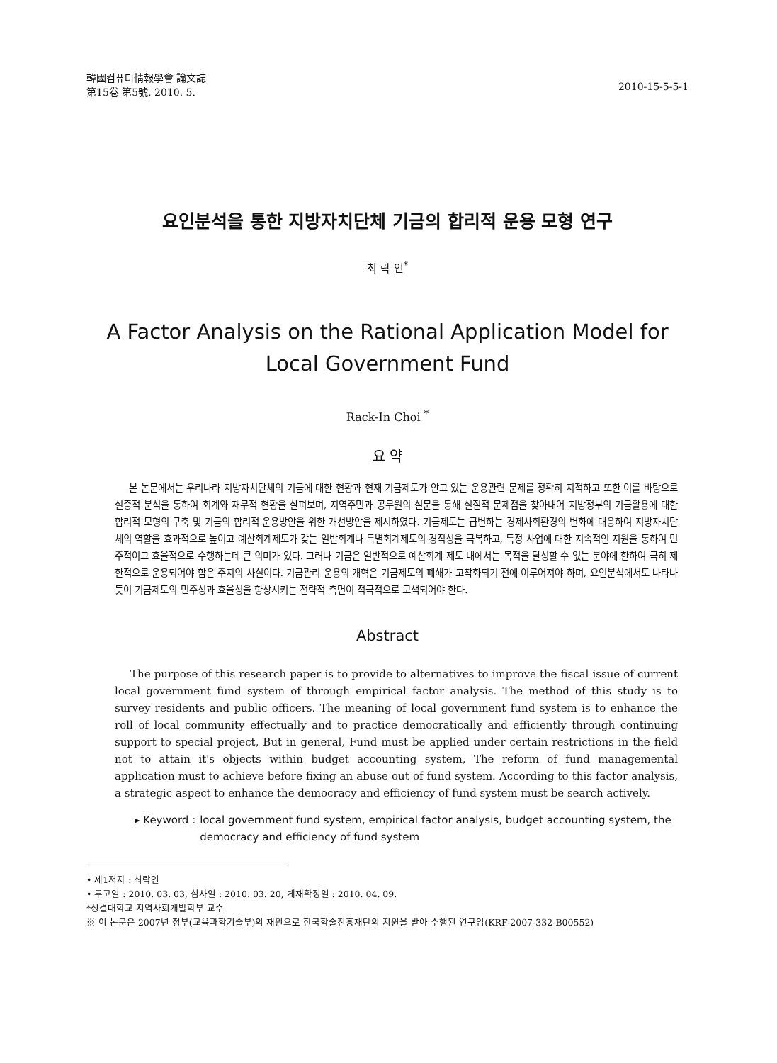韓國컴퓨터情報學會 論文誌
第15卷 第5號, 2010. 5.
2010-15-5-5-1
요인분석을 통한 지방자치단체 기금의 합리적 운용 모형 연구
최 락 인<sup>*</sup>
A Factor Analysis on the Rational Application Model for
Local Government Fund
Rack-In Choi <sup>*</sup>
요 약
본 논문에서는 우리나라 지방자치단체의 기금에 대한 현황과 현재 기금제도가 안고 있는 운용관련 문제를 정확히 지적하고 또한 이를 바탕으로 실증적 분석을 통하여 회계와 재무적 현황을 살펴보며, 지역주민과 공무원의 설문을 통해 실질적 문제점을 찾아내어 지방정부의 기금활용에 대한 합리적 모형의 구축 및 기금의 합리적 운용방안을 위한 개선방안을 제시하였다. 기금제도는 급변하는 경제사회환경의 변화에 대응하여 지방자치단체의 역할을 효과적으로 높이고 예산회계제도가 갖는 일반회계나 특별회계제도의 경직성을 극복하고, 특정 사업에 대한 지속적인 지원을 통하여 민주적이고 효율적으로 수행하는데 큰 의미가 있다. 그러나 기금은 일반적으로 예산회계 제도 내에서는 목적을 달성할 수 없는 분야에 한하여 극히 제한적으로 운용되어야 함은 주지의 사실이다. 기금관리 운용의 개혁은 기금제도의 폐해가 고착화되기 전에 이루어져야 하며, 요인분석에서도 나타나듯이 기금제도의 민주성과 효율성을 향상시키는 전략적 측면이 적극적으로 모색되어야 한다.
Abstract
The purpose of this research paper is to provide to alternatives to improve the fiscal issue of current local government fund system of through empirical factor analysis. The method of this study is to survey residents and public officers. The meaning of local government fund system is to enhance the roll of local community effectually and to practice democratically and efficiently through continuing support to special project, But in general, Fund must be applied under certain restrictions in the field not to attain it's objects within budget accounting system, The reform of fund managemental application must to achieve before fixing an abuse out of fund system. According to this factor analysis, a strategic aspect to enhance the democracy and efficiency of fund system must be search actively.
▸ Keyword : local government fund system, empirical factor analysis, budget accounting system, the democracy and efficiency of fund system
• 제1저자 : 최락인
• 투고일 : 2010. 03. 03, 심사일 : 2010. 03. 20, 게재확정일 : 2010. 04. 09.
*성결대학교 지역사회개발학부 교수
※ 이 논문은 2007년 정부(교육과학기술부)의 재원으로 한국학술진흥재단의 지원을 받아 수행된 연구임(KRF-2007-332-B00552)